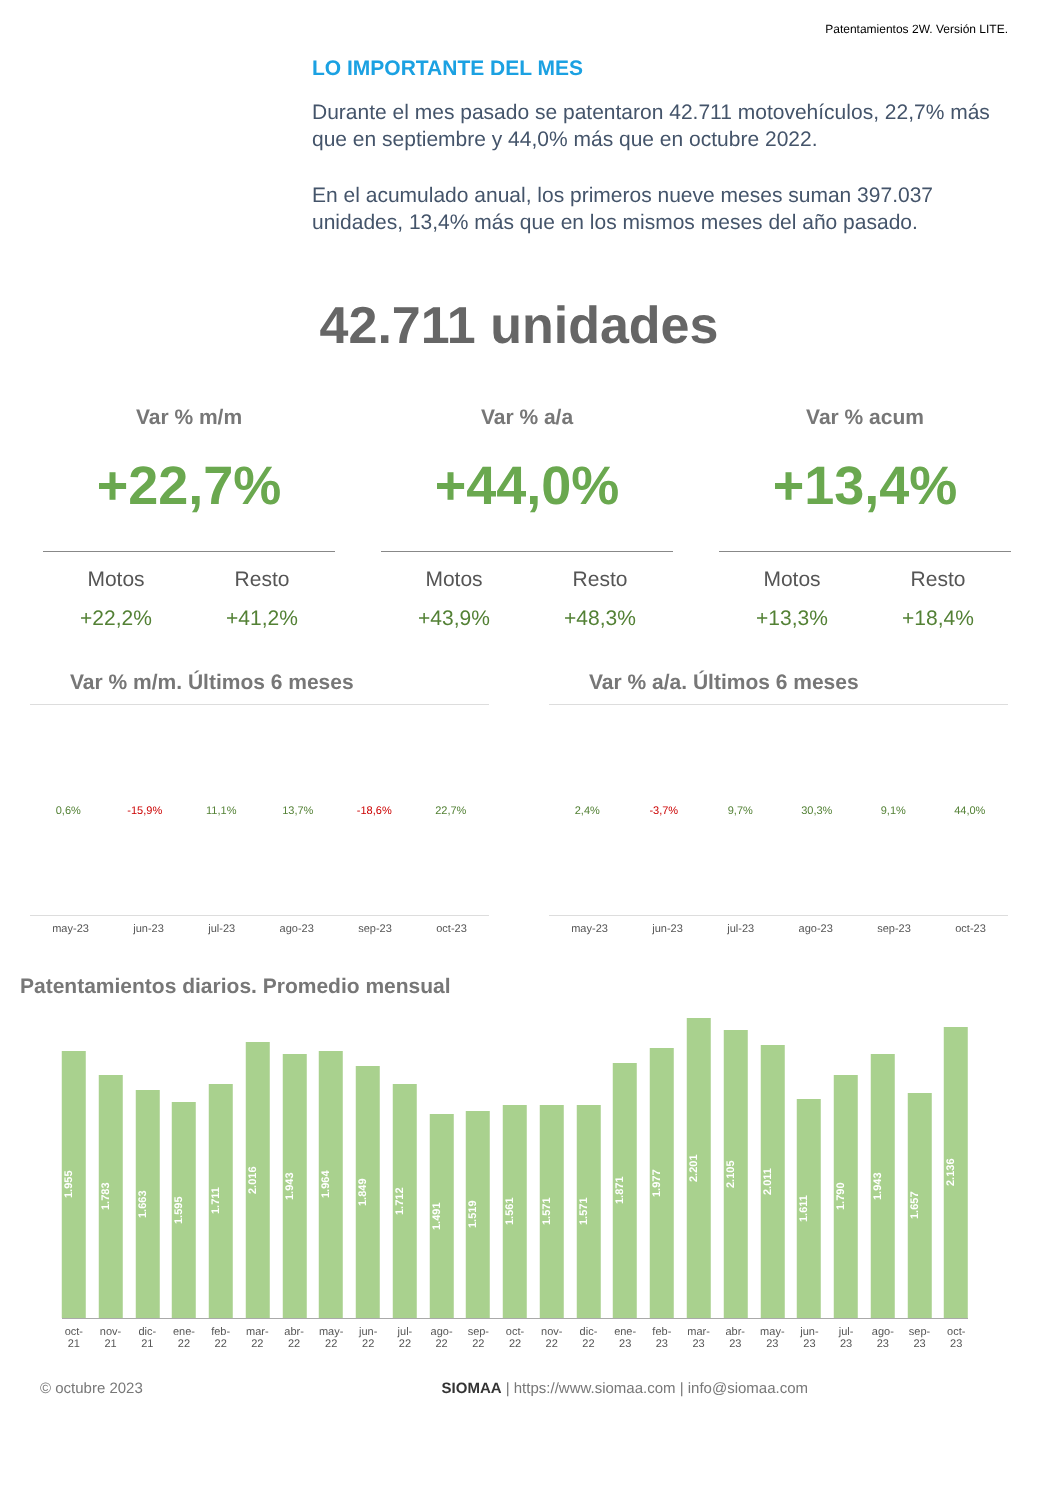Patentamientos 2W. Versión LITE.
LO IMPORTANTE DEL MES
Durante el mes pasado se patentaron 42.711 motovehículos, 22,7% más que en septiembre y 44,0% más que en octubre 2022.
En el acumulado anual, los primeros nueve meses suman 397.037 unidades, 13,4% más que en los mismos meses del año pasado.
42.711 unidades
Var % m/m
+22,7%
Motos
+22,2%
Resto
+41,2%
Var % a/a
+44,0%
Motos
+43,9%
Resto
+48,3%
Var % acum
+13,4%
Motos
+13,3%
Resto
+18,4%
Var % m/m. Últimos 6 meses
0,6% -15,9% 11,1% 13,7% -18,6% 22,7%
may-23 jun-23 jul-23 ago-23 sep-23 oct-23
Var % a/a. Últimos 6 meses
2,4% -3,7% 9,7% 30,3% 9,1% 44,0%
may-23 jun-23 jul-23 ago-23 sep-23 oct-23
Patentamientos diarios. Promedio mensual
1.955
1.783
1.663
1.595
1.711
2.016
1.943
1.964
1.849
1.712
1.491
1.519
1.561
1.571
1.571
1.871
1.977
2.201
2.105
2.011
1.611
1.790
1.943
1.657
2.136
oct-21 nov-21 dic-21 ene-22 feb-22 mar-22 abr-22 may-22 jun-22 jul-22 ago-22 sep-22 oct-22 nov-22 dic-22 ene-23 feb-23 mar-23 abr-23 may-23 jun-23 jul-23 ago-23 sep-23 oct-23
© octubre 2023 SIOMAA | https://www.siomaa.com | info@siomaa.com